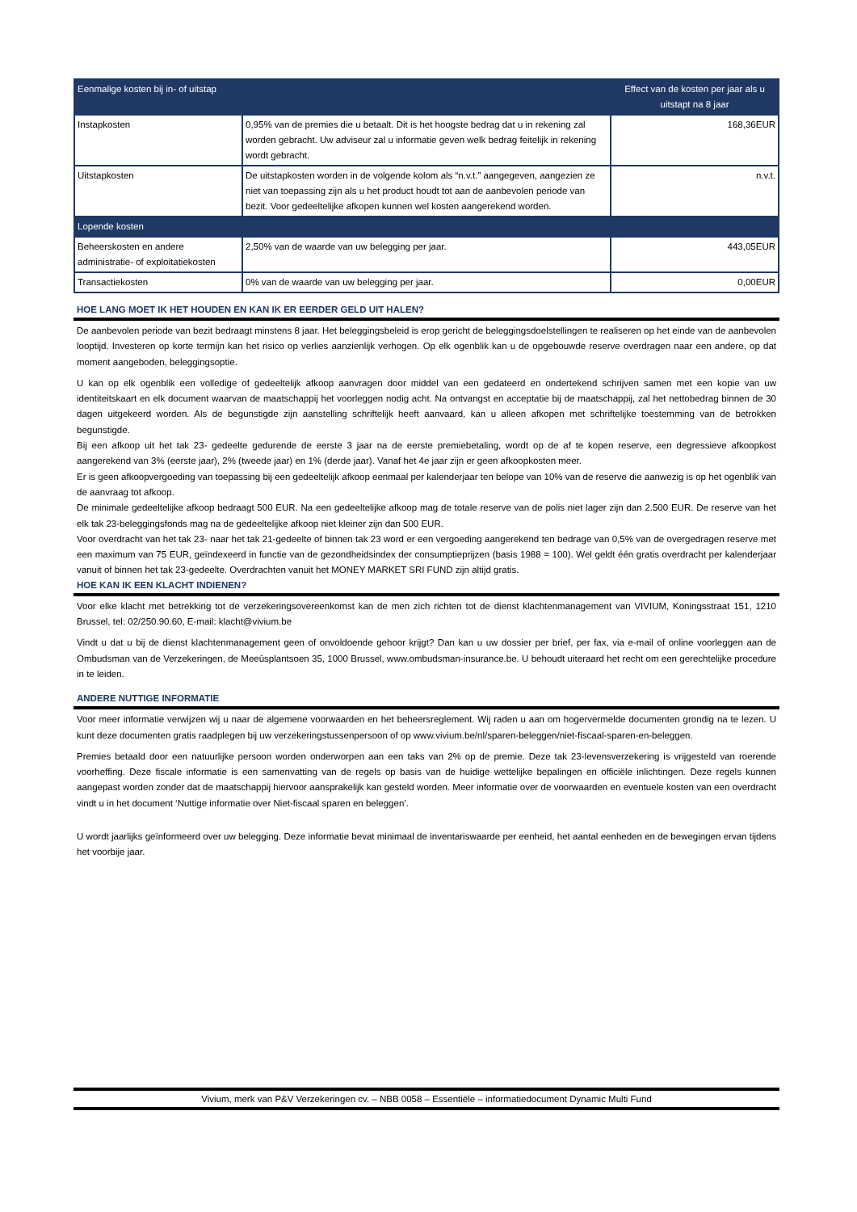| Eenmalige kosten bij in- of uitstap | | Effect van de kosten per jaar als u uitstapt na 8 jaar |
| --- | --- | --- |
| Instapkosten | 0,95% van de premies die u betaalt. Dit is het hoogste bedrag dat u in rekening zal worden gebracht. Uw adviseur zal u informatie geven welk bedrag feitelijk in rekening wordt gebracht. | 168,36EUR |
| Uitstapkosten | De uitstapkosten worden in de volgende kolom als “n.v.t.” aangegeven, aangezien ze niet van toepassing zijn als u het product houdt tot aan de aanbevolen periode van bezit. Voor gedeeltelijke afkopen kunnen wel kosten aangerekend worden. | n.v.t. |
| Lopende kosten | | |
| Beheerskosten en andere administratie- of exploitatiekosten | 2,50% van de waarde van uw belegging per jaar. | 443,05EUR |
| Transactiekosten | 0% van de waarde van uw belegging per jaar. | 0,00EUR |
HOE LANG MOET IK HET HOUDEN EN KAN IK ER EERDER GELD UIT HALEN?
De aanbevolen periode van bezit bedraagt minstens 8 jaar. Het beleggingsbeleid is erop gericht de beleggingsdoelstellingen te realiseren op het einde van de aanbevolen looptijd. Investeren op korte termijn kan het risico op verlies aanzienlijk verhogen. Op elk ogenblik kan u de opgebouwde reserve overdragen naar een andere, op dat moment aangeboden, beleggingsoptie.
U kan op elk ogenblik een volledige of gedeeltelijk afkoop aanvragen door middel van een gedateerd en ondertekend schrijven samen met een kopie van uw identiteitskaart en elk document waarvan de maatschappij het voorleggen nodig acht. Na ontvangst en acceptatie bij de maatschappij, zal het nettobedrag binnen de 30 dagen uitgekeerd worden. Als de begunstigde zijn aanstelling schriftelijk heeft aanvaard, kan u alleen afkopen met schriftelijke toestemming van de betrokken begunstigde.
Bij een afkoop uit het tak 23- gedeelte gedurende de eerste 3 jaar na de eerste premiebetaling, wordt op de af te kopen reserve, een degressieve afkoopkost aangerekend van 3% (eerste jaar), 2% (tweede jaar) en 1% (derde jaar). Vanaf het 4e jaar zijn er geen afkoopkosten meer.
Er is geen afkoopvergoeding van toepassing bij een gedeeltelijk afkoop eenmaal per kalenderjaar ten belope van 10% van de reserve die aanwezig is op het ogenblik van de aanvraag tot afkoop.
De minimale gedeeltelijke afkoop bedraagt 500 EUR. Na een gedeeltelijke afkoop mag de totale reserve van de polis niet lager zijn dan 2.500 EUR. De reserve van het elk tak 23-beleggingsfonds mag na de gedeeltelijke afkoop niet kleiner zijn dan 500 EUR.
Voor overdracht van het tak 23- naar het tak 21-gedeelte of binnen tak 23 word er een vergoeding aangerekend ten bedrage van 0,5% van de overgedragen reserve met een maximum van 75 EUR, geïndexeerd in functie van de gezondheidsindex der consumptieprijzen (basis 1988 = 100). Wel geldt één gratis overdracht per kalenderjaar vanuit of binnen het tak 23-gedeelte. Overdrachten vanuit het MONEY MARKET SRI FUND zijn altijd gratis.
HOE KAN IK EEN KLACHT INDIENEN?
Voor elke klacht met betrekking tot de verzekeringsovereenkomst kan de men zich richten tot de dienst klachtenmanagement van VIVIUM, Koningsstraat 151, 1210 Brussel, tel: 02/250.90.60, E-mail: klacht@vivium.be
Vindt u dat u bij de dienst klachtenmanagement geen of onvoldoende gehoor krijgt? Dan kan u uw dossier per brief, per fax, via e-mail of online voorleggen aan de Ombudsman van de Verzekeringen, de Meeûsplantsoen 35, 1000 Brussel, www.ombudsman-insurance.be. U behoudt uiteraard het recht om een gerechtelijke procedure in te leiden.
ANDERE NUTTIGE INFORMATIE
Voor meer informatie verwijzen wij u naar de algemene voorwaarden en het beheersreglement. Wij raden u aan om hogervermelde documenten grondig na te lezen. U kunt deze documenten gratis raadplegen bij uw verzekeringstussenpersoon of op www.vivium.be/nl/sparen-beleggen/niet-fiscaal-sparen-en-beleggen.
Premies betaald door een natuurlijke persoon worden onderworpen aan een taks van 2% op de premie. Deze tak 23-levensverzekering is vrijgesteld van roerende voorheffing. Deze fiscale informatie is een samenvatting van de regels op basis van de huidige wettelijke bepalingen en officiële inlichtingen. Deze regels kunnen aangepast worden zonder dat de maatschappij hiervoor aansprakelijk kan gesteld worden. Meer informatie over de voorwaarden en eventuele kosten van een overdracht vindt u in het document ‘Nuttige informatie over Niet-fiscaal sparen en beleggen’.
U wordt jaarlijks geïnformeerd over uw belegging. Deze informatie bevat minimaal de inventariswaarde per eenheid, het aantal eenheden en de bewegingen ervan tijdens het voorbije jaar.
Vivium, merk van P&V Verzekeringen cv. – NBB 0058 – Essentiële – informatiedocument Dynamic Multi Fund